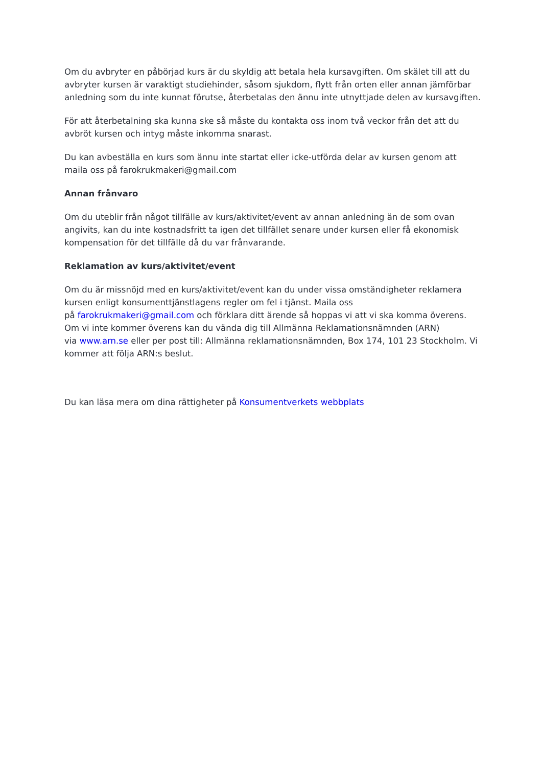Om du avbryter en påbörjad kurs är du skyldig att betala hela kursavgiften. Om skälet till att du avbryter kursen är varaktigt studiehinder, såsom sjukdom, flytt från orten eller annan jämförbar anledning som du inte kunnat förutse, återbetalas den ännu inte utnyttjade delen av kursavgiften.
För att återbetalning ska kunna ske så måste du kontakta oss inom två veckor från det att du avbröt kursen och intyg måste inkomma snarast.
Du kan avbeställa en kurs som ännu inte startat eller icke-utförda delar av kursen genom att maila oss på farokrukmakeri@gmail.com
Annan frånvaro
Om du uteblir från något tillfälle av kurs/aktivitet/event av annan anledning än de som ovan angivits, kan du inte kostnadsfritt ta igen det tillfället senare under kursen eller få ekonomisk kompensation för det tillfälle då du var frånvarande.
Reklamation av kurs/aktivitet/event
Om du är missnöjd med en kurs/aktivitet/event kan du under vissa omständigheter reklamera kursen enligt konsumenttjänstlagens regler om fel i tjänst. Maila oss
på farokrukmakeri@gmail.com och förklara ditt ärende så hoppas vi att vi ska komma överens. Om vi inte kommer överens kan du vända dig till Allmänna Reklamationsnämnden (ARN)
via www.arn.se eller per post till: Allmänna reklamationsnämnden, Box 174, 101 23 Stockholm. Vi kommer att följa ARN:s beslut.
Du kan läsa mera om dina rättigheter på Konsumentverkets webbplats